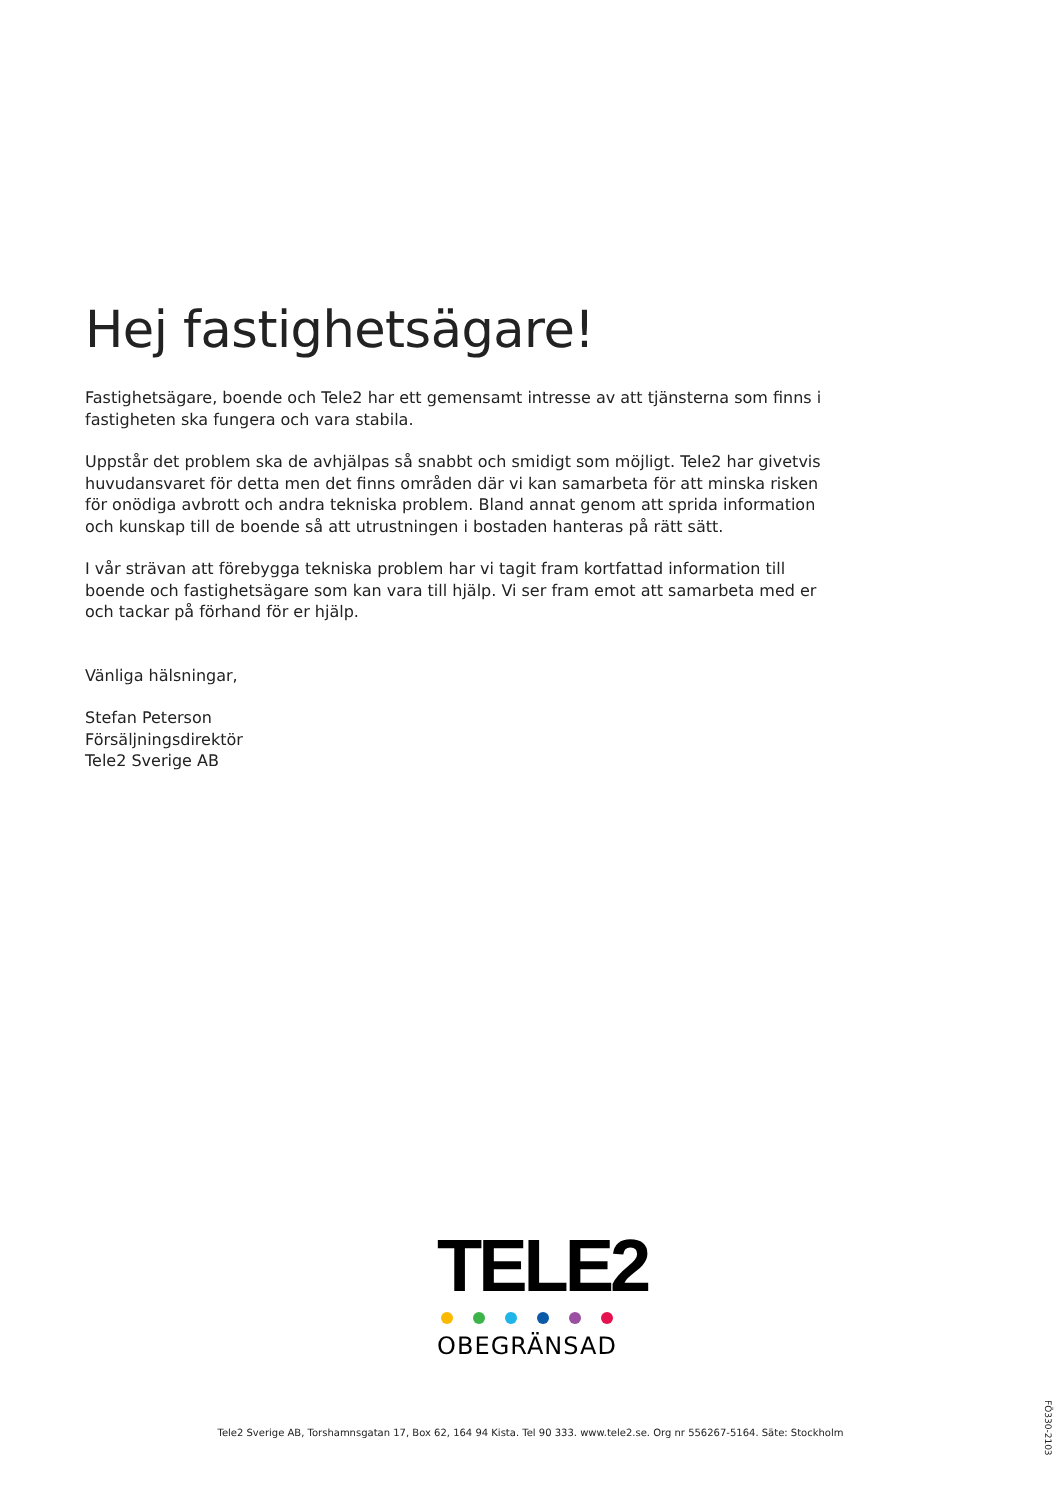Hej fastighetsägare!
Fastighetsägare, boende och Tele2 har ett gemensamt intresse av att tjänsterna som finns i fastigheten ska fungera och vara stabila.
Uppstår det problem ska de avhjälpas så snabbt och smidigt som möjligt. Tele2 har givetvis huvudansvaret för detta men det finns områden där vi kan samarbeta för att minska risken för onödiga avbrott och andra tekniska problem. Bland annat genom att sprida information och kunskap till de boende så att utrustningen i bostaden hanteras på rätt sätt.
I vår strävan att förebygga tekniska problem har vi tagit fram kortfattad information till boende och fastighetsägare som kan vara till hjälp. Vi ser fram emot att samarbeta med er och tackar på förhand för er hjälp.
Vänliga hälsningar,
Stefan Peterson
Försäljningsdirektör
Tele2 Sverige AB
TELE2
OBEGRÄNSAD
Tele2 Sverige AB, Torshamnsgatan 17, Box 62, 164 94 Kista. Tel 90 333. www.tele2.se. Org nr 556267-5164. Säte: Stockholm
FÖ330-2103